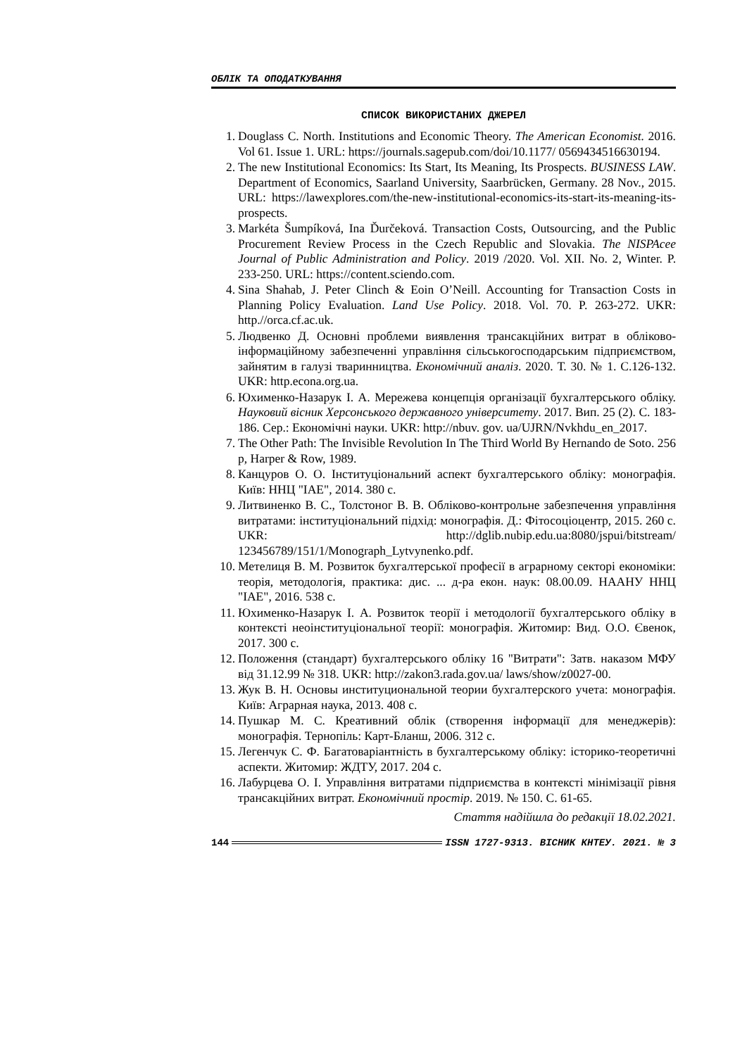ОБЛІК ТА ОПОДАТКУВАННЯ
СПИСОК ВИКОРИСТАНИХ ДЖЕРЕЛ
1. Douglass C. North. Institutions and Economic Theory. The American Economist. 2016. Vol 61. Issue 1. URL: https://journals.sagepub.com/doi/10.1177/ 0569434516630194.
2. The new Institutional Economics: Its Start, Its Meaning, Its Prospects. BUSINESS LAW. Department of Economics, Saarland University, Saarbrücken, Germany. 28 Nov., 2015. URL: https://lawexplores.com/the-new-institutional-economics-its-start-its-meaning-its-prospects.
3. Markéta Šumpíková, Ina Ďurčeková. Transaction Costs, Outsourcing, and the Public Procurement Review Process in the Czech Republic and Slovakia. The NISPAcee Journal of Public Administration and Policy. 2019 /2020. Vol. XII. No. 2, Winter. P. 233-250. URL: https://content.sciendo.com.
4. Sina Shahab, J. Peter Clinch & Eoin O’Neill. Accounting for Transaction Costs in Planning Policy Evaluation. Land Use Policy. 2018. Vol. 70. P. 263-272. UKR: http.//orca.cf.ac.uk.
5. Людвенко Д. Основні проблеми виявлення трансакційних витрат в обліково-інформаційному забезпеченні управління сільськогосподарським підприємством, зайнятим в галузі тваринництва. Економічний аналіз. 2020. Т. 30. № 1. С.126-132. UKR: http.econa.org.ua.
6. Юхименко-Назарук І. А. Мережева концепція організації бухгалтерського обліку. Науковий вісник Херсонського державного університету. 2017. Вип. 25 (2). С. 183-186. Сер.: Економічні науки. UKR: http://nbuv. gov. ua/UJRN/Nvkhdu_en_2017.
7. The Other Path: The Invisible Revolution In The Third World By Hernando de Soto. 256 p, Harper & Row, 1989.
8. Канцуров О. О. Інституціональний аспект бухгалтерського обліку: монографія. Київ: ННЦ "ІАЕ", 2014. 380 с.
9. Литвиненко В. С., Толстоног В. В. Обліково-контрольне забезпечення управління витратами: інституціональний підхід: монографія. Д.: Фітосоціоцентр, 2015. 260 с. UKR: http://dglib.nubip.edu.ua:8080/jspui/bitstream/ 123456789/151/1/Monograph_Lytvynenko.pdf.
10. Метелиця В. М. Розвиток бухгалтерської професії в аграрному секторі економіки: теорія, методологія, практика: дис. ... д-ра екон. наук: 08.00.09. НААНУ ННЦ "ІАЕ", 2016. 538 с.
11. Юхименко-Назарук І. А. Розвиток теорії і методології бухгалтерського обліку в контексті неоінституціональної теорії: монографія. Житомир: Вид. О.О. Євенок, 2017. 300 с.
12. Положення (стандарт) бухгалтерського обліку 16 "Витрати": Затв. наказом МФУ від 31.12.99 № 318. UKR: http://zakon3.rada.gov.ua/ laws/show/z0027-00.
13. Жук В. Н. Основы институциональной теории бухгалтерского учета: монографія. Київ: Аграрная наука, 2013. 408 с.
14. Пушкар М. С. Креативний облік (створення інформації для менеджерів): монографія. Тернопіль: Карт-Бланш, 2006. 312 с.
15. Легенчук С. Ф. Багатоваріантність в бухгалтерському обліку: історико-теоретичні аспекти. Житомир: ЖДТУ, 2017. 204 с.
16. Лабурцева О. І. Управління витратами підприємства в контексті мінімізації рівня трансакційних витрат. Економічний простір. 2019. № 150. С. 61-65.
Стаття надійшла до редакції 18.02.2021.
144 ISSN 1727-9313. ВІСНИК КНТЕУ. 2021. № 3